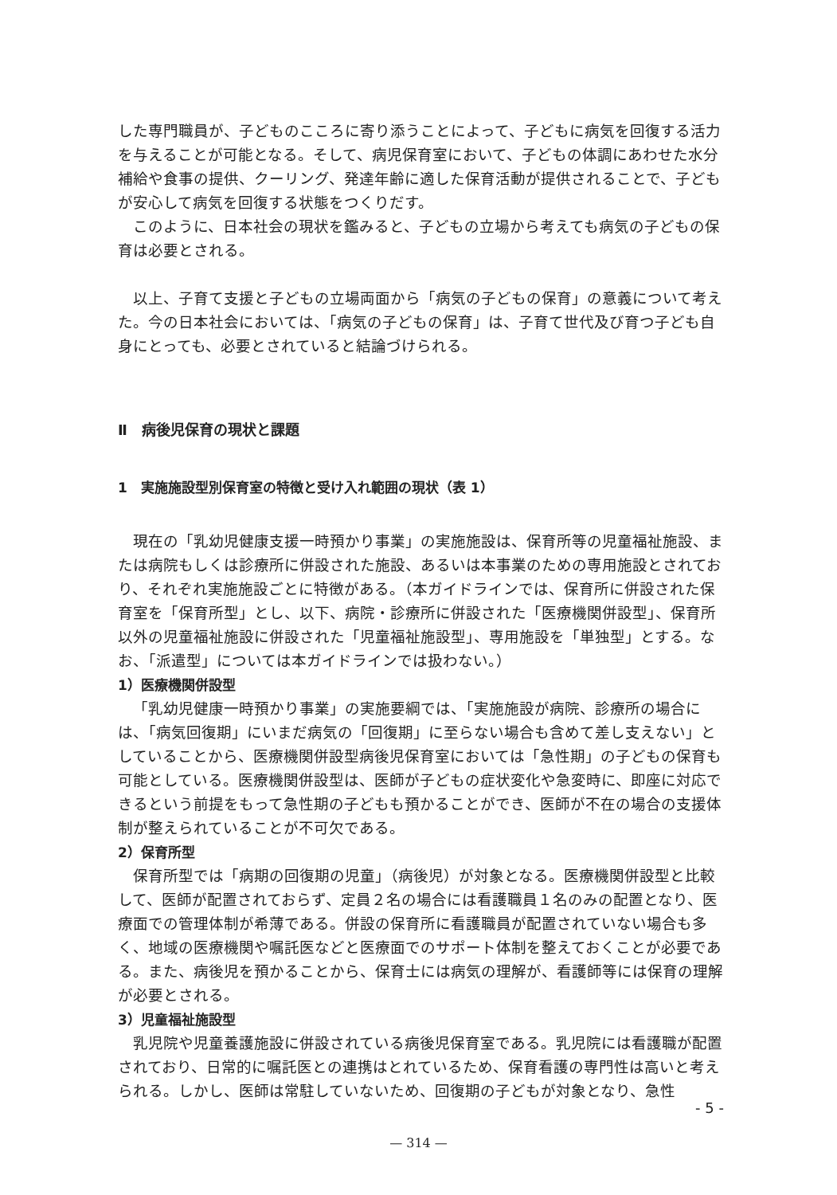した専門職員が、子どものこころに寄り添うことによって、子どもに病気を回復する活力を与えることが可能となる。そして、病児保育室において、子どもの体調にあわせた水分補給や食事の提供、クーリング、発達年齢に適した保育活動が提供されることで、子どもが安心して病気を回復する状態をつくりだす。
このように、日本社会の現状を鑑みると、子どもの立場から考えても病気の子どもの保育は必要とされる。
以上、子育て支援と子どもの立場両面から「病気の子どもの保育」の意義について考えた。今の日本社会においては、「病気の子どもの保育」は、子育て世代及び育つ子ども自身にとっても、必要とされていると結論づけられる。
Ⅱ　病後児保育の現状と課題
1　実施施設型別保育室の特徴と受け入れ範囲の現状（表 1）
現在の「乳幼児健康支援一時預かり事業」の実施施設は、保育所等の児童福祉施設、または病院もしくは診療所に併設された施設、あるいは本事業のための専用施設とされており、それぞれ実施施設ごとに特徴がある。（本ガイドラインでは、保育所に併設された保育室を「保育所型」とし、以下、病院・診療所に併設された「医療機関併設型」、保育所以外の児童福祉施設に併設された「児童福祉施設型」、専用施設を「単独型」とする。なお、「派遣型」については本ガイドラインでは扱わない。）
1）医療機関併設型
「乳幼児健康一時預かり事業」の実施要綱では、「実施施設が病院、診療所の場合には、「病気回復期」にいまだ病気の「回復期」に至らない場合も含めて差し支えない」としていることから、医療機関併設型病後児保育室においては「急性期」の子どもの保育も可能としている。医療機関併設型は、医師が子どもの症状変化や急変時に、即座に対応できるという前提をもって急性期の子どもも預かることができ、医師が不在の場合の支援体制が整えられていることが不可欠である。
2）保育所型
保育所型では「病期の回復期の児童」（病後児）が対象となる。医療機関併設型と比較して、医師が配置されておらず、定員２名の場合には看護職員１名のみの配置となり、医療面での管理体制が希薄である。併設の保育所に看護職員が配置されていない場合も多く、地域の医療機関や嘱託医などと医療面でのサポート体制を整えておくことが必要である。また、病後児を預かることから、保育士には病気の理解が、看護師等には保育の理解が必要とされる。
3）児童福祉施設型
乳児院や児童養護施設に併設されている病後児保育室である。乳児院には看護職が配置されており、日常的に嘱託医との連携はとれているため、保育看護の専門性は高いと考えられる。しかし、医師は常駐していないため、回復期の子どもが対象となり、急性
- 5 -
— 314 —